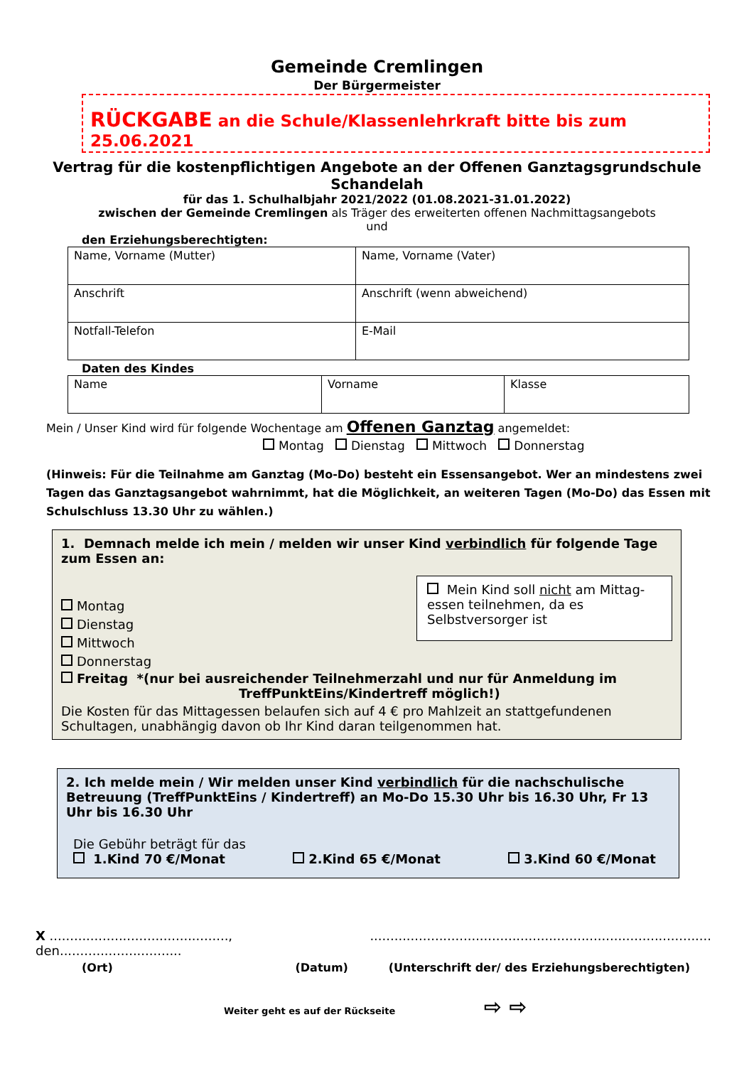Gemeinde Cremlingen
Der Bürgermeister
RÜCKGABE an die Schule/Klassenlehrkraft bitte bis zum 25.06.2021
Vertrag für die kostenpflichtigen Angebote an der Offenen Ganztagsgrundschule Schandelah
für das 1. Schulhalbjahr 2021/2022 (01.08.2021-31.01.2022)
zwischen der Gemeinde Cremlingen als Träger des erweiterten offenen Nachmittagsangebots
und
den Erziehungsberechtigten:
| Name, Vorname (Mutter) | Name, Vorname (Vater) |
| Anschrift | Anschrift (wenn abweichend) |
| Notfall-Telefon | E-Mail |
Daten des Kindes
| Name | Vorname | Klasse |
Mein / Unser Kind wird für folgende Wochentage am Offenen Ganztag angemeldet:
Montag Dienstag Mittwoch Donnerstag
(Hinweis: Für die Teilnahme am Ganztag (Mo-Do) besteht ein Essensangebot. Wer an mindestens zwei Tagen das Ganztagsangebot wahrnimmt, hat die Möglichkeit, an weiteren Tagen (Mo-Do) das Essen mit Schulschluss 13.30 Uhr zu wählen.)
1. Demnach melde ich mein / melden wir unser Kind verbindlich für folgende Tage zum Essen an:
Montag
Dienstag
Mittwoch
Donnerstag
Mein Kind soll nicht am Mittag-essen teilnehmen, da es Selbstversorger ist
Freitag *(nur bei ausreichender Teilnehmerzahl und nur für Anmeldung im
TreffPunktEins/Kindertreff möglich!)
Die Kosten für das Mittagessen belaufen sich auf 4 € pro Mahlzeit an stattgefundenen Schultagen, unabhängig davon ob Ihr Kind daran teilgenommen hat.
2. Ich melde mein / Wir melden unser Kind verbindlich für die nachschulische Betreuung (TreffPunktEins / Kindertreff) an Mo-Do 15.30 Uhr bis 16.30 Uhr, Fr 13 Uhr bis 16.30 Uhr
Die Gebühr beträgt für das
1.Kind 70 €/Monat 2.Kind 65 €/Monat 3.Kind 60 €/Monat
X ............................................, den..................................................................................................................
(Ort) (Datum) (Unterschrift der/ des Erziehungsberechtigten)
Weiter geht es auf der Rückseite ⇨ ⇨